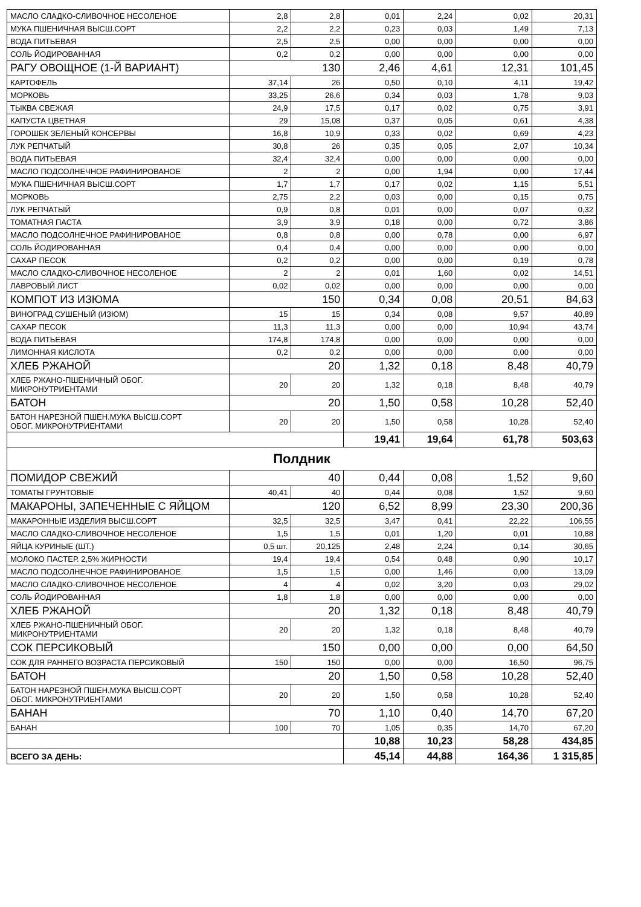| МАСЛО СЛАДКО-СЛИВОЧНОЕ НЕСОЛЕНОЕ | 2,8 | 2,8 | 0,01 | 2,24 | 0,02 | 20,31 |
| МУКА ПШЕНИЧНАЯ ВЫСШ.СОРТ | 2,2 | 2,2 | 0,23 | 0,03 | 1,49 | 7,13 |
| ВОДА ПИТЬЕВАЯ | 2,5 | 2,5 | 0,00 | 0,00 | 0,00 | 0,00 |
| СОЛЬ ЙОДИРОВАННАЯ | 0,2 | 0,2 | 0,00 | 0,00 | 0,00 | 0,00 |
| РАГУ ОВОЩНОЕ (1-Й ВАРИАНТ) | 130 | | 2,46 | 4,61 | 12,31 | 101,45 |
| КАРТОФЕЛЬ | 37,14 | 26 | 0,50 | 0,10 | 4,11 | 19,42 |
| МОРКОВЬ | 33,25 | 26,6 | 0,34 | 0,03 | 1,78 | 9,03 |
| ТЫКВА СВЕЖАЯ | 24,9 | 17,5 | 0,17 | 0,02 | 0,75 | 3,91 |
| КАПУСТА ЦВЕТНАЯ | 29 | 15,08 | 0,37 | 0,05 | 0,61 | 4,38 |
| ГОРОШЕК ЗЕЛЕНЫЙ КОНСЕРВЫ | 16,8 | 10,9 | 0,33 | 0,02 | 0,69 | 4,23 |
| ЛУК РЕПЧАТЫЙ | 30,8 | 26 | 0,35 | 0,05 | 2,07 | 10,34 |
| ВОДА ПИТЬЕВАЯ | 32,4 | 32,4 | 0,00 | 0,00 | 0,00 | 0,00 |
| МАСЛО ПОДСОЛНЕЧНОЕ РАФИНИРОВАНОЕ | 2 | 2 | 0,00 | 1,94 | 0,00 | 17,44 |
| МУКА ПШЕНИЧНАЯ ВЫСШ.СОРТ | 1,7 | 1,7 | 0,17 | 0,02 | 1,15 | 5,51 |
| МОРКОВЬ | 2,75 | 2,2 | 0,03 | 0,00 | 0,15 | 0,75 |
| ЛУК РЕПЧАТЫЙ | 0,9 | 0,8 | 0,01 | 0,00 | 0,07 | 0,32 |
| ТОМАТНАЯ ПАСТА | 3,9 | 3,9 | 0,18 | 0,00 | 0,72 | 3,86 |
| МАСЛО ПОДСОЛНЕЧНОЕ РАФИНИРОВАНОЕ | 0,8 | 0,8 | 0,00 | 0,78 | 0,00 | 6,97 |
| СОЛЬ ЙОДИРОВАННАЯ | 0,4 | 0,4 | 0,00 | 0,00 | 0,00 | 0,00 |
| САХАР ПЕСОК | 0,2 | 0,2 | 0,00 | 0,00 | 0,19 | 0,78 |
| МАСЛО СЛАДКО-СЛИВОЧНОЕ НЕСОЛЕНОЕ | 2 | 2 | 0,01 | 1,60 | 0,02 | 14,51 |
| ЛАВРОВЫЙ ЛИСТ | 0,02 | 0,02 | 0,00 | 0,00 | 0,00 | 0,00 |
| КОМПОТ ИЗ ИЗЮМА | 150 | | 0,34 | 0,08 | 20,51 | 84,63 |
| ВИНОГРАД СУШЕНЫЙ (ИЗЮМ) | 15 | 15 | 0,34 | 0,08 | 9,57 | 40,89 |
| САХАР ПЕСОК | 11,3 | 11,3 | 0,00 | 0,00 | 10,94 | 43,74 |
| ВОДА ПИТЬЕВАЯ | 174,8 | 174,8 | 0,00 | 0,00 | 0,00 | 0,00 |
| ЛИМОННАЯ КИСЛОТА | 0,2 | 0,2 | 0,00 | 0,00 | 0,00 | 0,00 |
| ХЛЕБ РЖАНОЙ | 20 | | 1,32 | 0,18 | 8,48 | 40,79 |
| ХЛЕБ РЖАНО-ПШЕНИЧНЫЙ ОБОГ. МИКРОНУТРИЕНТАМИ | 20 | 20 | 1,32 | 0,18 | 8,48 | 40,79 |
| БАТОН | 20 | | 1,50 | 0,58 | 10,28 | 52,40 |
| БАТОН НАРЕЗНОЙ ПШЕН.МУКА ВЫСШ.СОРТ ОБОГ. МИКРОНУТРИЕНТАМИ | 20 | 20 | 1,50 | 0,58 | 10,28 | 52,40 |
| | | | 19,41 | 19,64 | 61,78 | 503,63 |
| Полдник | | | | | | |
| ПОМИДОР СВЕЖИЙ | 40 | | 0,44 | 0,08 | 1,52 | 9,60 |
| ТОМАТЫ ГРУНТОВЫЕ | 40,41 | 40 | 0,44 | 0,08 | 1,52 | 9,60 |
| МАКАРОНЫ, ЗАПЕЧЕННЫЕ С ЯЙЦОМ | 120 | | 6,52 | 8,99 | 23,30 | 200,36 |
| МАКАРОННЫЕ ИЗДЕЛИЯ ВЫСШ.СОРТ | 32,5 | 32,5 | 3,47 | 0,41 | 22,22 | 106,55 |
| МАСЛО СЛАДКО-СЛИВОЧНОЕ НЕСОЛЕНОЕ | 1,5 | 1,5 | 0,01 | 1,20 | 0,01 | 10,88 |
| ЯЙЦА КУРИНЫЕ (ШТ.) | 0,5 шт. | 20,125 | 2,48 | 2,24 | 0,14 | 30,65 |
| МОЛОКО ПАСТЕР. 2,5% ЖИРНОСТИ | 19,4 | 19,4 | 0,54 | 0,48 | 0,90 | 10,17 |
| МАСЛО ПОДСОЛНЕЧНОЕ РАФИНИРОВАНОЕ | 1,5 | 1,5 | 0,00 | 1,46 | 0,00 | 13,09 |
| МАСЛО СЛАДКО-СЛИВОЧНОЕ НЕСОЛЕНОЕ | 4 | 4 | 0,02 | 3,20 | 0,03 | 29,02 |
| СОЛЬ ЙОДИРОВАННАЯ | 1,8 | 1,8 | 0,00 | 0,00 | 0,00 | 0,00 |
| ХЛЕБ РЖАНОЙ | 20 | | 1,32 | 0,18 | 8,48 | 40,79 |
| ХЛЕБ РЖАНО-ПШЕНИЧНЫЙ ОБОГ. МИКРОНУТРИЕНТАМИ | 20 | 20 | 1,32 | 0,18 | 8,48 | 40,79 |
| СОК ПЕРСИКОВЫЙ | 150 | | 0,00 | 0,00 | 0,00 | 64,50 |
| СОК ДЛЯ РАННЕГО ВОЗРАСТА ПЕРСИКОВЫЙ | 150 | 150 | 0,00 | 0,00 | 16,50 | 96,75 |
| БАТОН | 20 | | 1,50 | 0,58 | 10,28 | 52,40 |
| БАТОН НАРЕЗНОЙ ПШЕН.МУКА ВЫСШ.СОРТ ОБОГ. МИКРОНУТРИЕНТАМИ | 20 | 20 | 1,50 | 0,58 | 10,28 | 52,40 |
| БАНАН | 70 | | 1,10 | 0,40 | 14,70 | 67,20 |
| БАНАН | 100 | 70 | 1,05 | 0,35 | 14,70 | 67,20 |
| | | | 10,88 | 10,23 | 58,28 | 434,85 |
| ВСЕГО ЗА ДЕНЬ: | | | 45,14 | 44,88 | 164,36 | 1 315,85 |